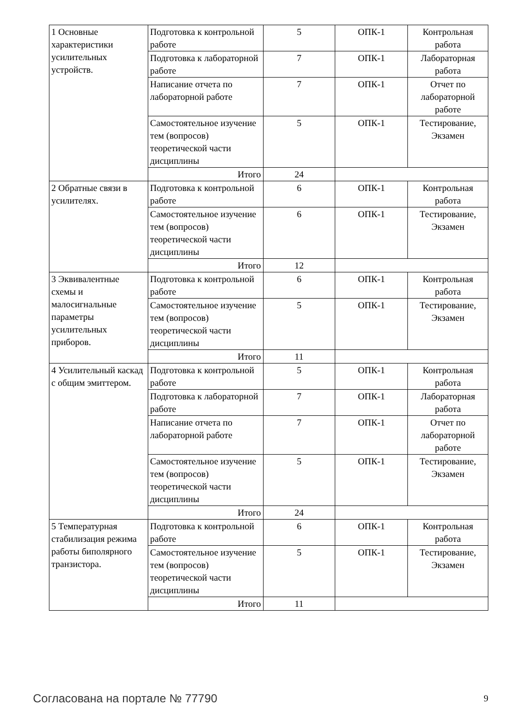| 1 Основные характеристики усилительных устройств. | Подготовка к контрольной работе | 5 | ОПК-1 | Контрольная работа |
| | Подготовка к лабораторной работе | 7 | ОПК-1 | Лабораторная работа |
| | Написание отчета по лабораторной работе | 7 | ОПК-1 | Отчет по лабораторной работе |
| | Самостоятельное изучение тем (вопросов) теоретической части дисциплины | 5 | ОПК-1 | Тестирование, Экзамен |
| | Итого | 24 | | |
| 2 Обратные связи в усилителях. | Подготовка к контрольной работе | 6 | ОПК-1 | Контрольная работа |
| | Самостоятельное изучение тем (вопросов) теоретической части дисциплины | 6 | ОПК-1 | Тестирование, Экзамен |
| | Итого | 12 | | |
| 3 Эквивалентные схемы и малосигнальные параметры усилительных приборов. | Подготовка к контрольной работе | 6 | ОПК-1 | Контрольная работа |
| | Самостоятельное изучение тем (вопросов) теоретической части дисциплины | 5 | ОПК-1 | Тестирование, Экзамен |
| | Итого | 11 | | |
| 4 Усилительный каскад с общим эмиттером. | Подготовка к контрольной работе | 5 | ОПК-1 | Контрольная работа |
| | Подготовка к лабораторной работе | 7 | ОПК-1 | Лабораторная работа |
| | Написание отчета по лабораторной работе | 7 | ОПК-1 | Отчет по лабораторной работе |
| | Самостоятельное изучение тем (вопросов) теоретической части дисциплины | 5 | ОПК-1 | Тестирование, Экзамен |
| | Итого | 24 | | |
| 5 Температурная стабилизация режима работы биполярного транзистора. | Подготовка к контрольной работе | 6 | ОПК-1 | Контрольная работа |
| | Самостоятельное изучение тем (вопросов) теоретической части дисциплины | 5 | ОПК-1 | Тестирование, Экзамен |
| | Итого | 11 | | |
Согласована на портале № 77790 9